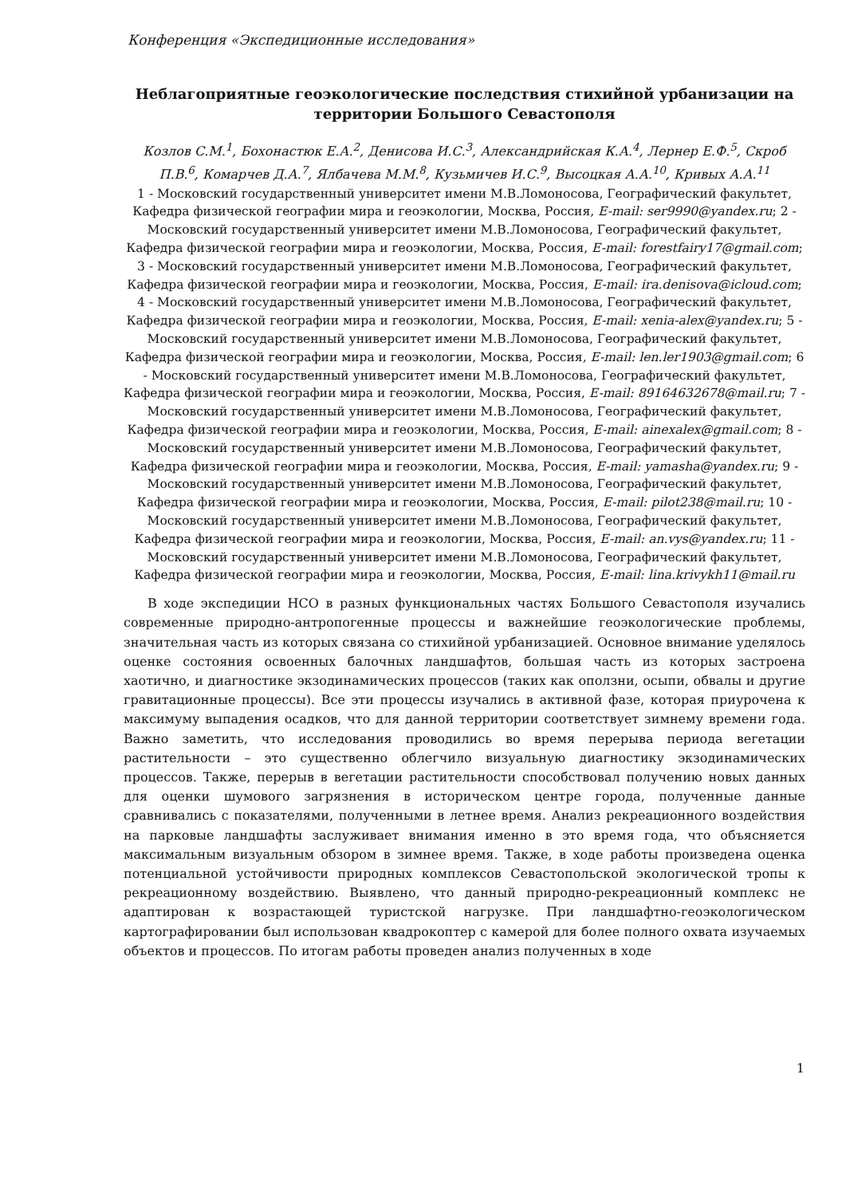Конференция «Экспедиционные исследования»
Неблагоприятные геоэкологические последствия стихийной урбанизации на территории Большого Севастополя
Козлов С.М.<sup>1</sup>, Бохонастюк Е.А.<sup>2</sup>, Денисова И.С.<sup>3</sup>, Александрийская К.А.<sup>4</sup>, Лернер Е.Ф.<sup>5</sup>, Скроб П.В.<sup>6</sup>, Комарчев Д.А.<sup>7</sup>, Ялбачева М.М.<sup>8</sup>, Кузьмичев И.С.<sup>9</sup>, Высоцкая А.А.<sup>10</sup>, Кривых А.А.<sup>11</sup>
1 - Московский государственный университет имени М.В.Ломоносова, Географический факультет, Кафедра физической географии мира и геоэкологии, Москва, Россия, E-mail: ser9990@yandex.ru; 2 - Московский государственный университет имени М.В.Ломоносова, Географический факультет, Кафедра физической географии мира и геоэкологии, Москва, Россия, E-mail: forestfairy17@gmail.com; 3 - Московский государственный университет имени М.В.Ломоносова, Географический факультет, Кафедра физической географии мира и геоэкологии, Москва, Россия, E-mail: ira.denisova@icloud.com; 4 - Московский государственный университет имени М.В.Ломоносова, Географический факультет, Кафедра физической географии мира и геоэкологии, Москва, Россия, E-mail: xenia-alex@yandex.ru; 5 - Московский государственный университет имени М.В.Ломоносова, Географический факультет, Кафедра физической географии мира и геоэкологии, Москва, Россия, E-mail: len.ler1903@gmail.com; 6 - Московский государственный университет имени М.В.Ломоносова, Географический факультет, Кафедра физической географии мира и геоэкологии, Москва, Россия, E-mail: 89164632678@mail.ru; 7 - Московский государственный университет имени М.В.Ломоносова, Географический факультет, Кафедра физической географии мира и геоэкологии, Москва, Россия, E-mail: ainexalex@gmail.com; 8 - Московский государственный университет имени М.В.Ломоносова, Географический факультет, Кафедра физической географии мира и геоэкологии, Москва, Россия, E-mail: yamasha@yandex.ru; 9 - Московский государственный университет имени М.В.Ломоносова, Географический факультет, Кафедра физической географии мира и геоэкологии, Москва, Россия, E-mail: pilot238@mail.ru; 10 - Московский государственный университет имени М.В.Ломоносова, Географический факультет, Кафедра физической географии мира и геоэкологии, Москва, Россия, E-mail: an.vys@yandex.ru; 11 - Московский государственный университет имени М.В.Ломоносова, Географический факультет, Кафедра физической географии мира и геоэкологии, Москва, Россия, E-mail: lina.krivykh11@mail.ru
В ходе экспедиции НСО в разных функциональных частях Большого Севастополя изучались современные природно-антропогенные процессы и важнейшие геоэкологические проблемы, значительная часть из которых связана со стихийной урбанизацией. Основное внимание уделялось оценке состояния освоенных балочных ландшафтов, большая часть из которых застроена хаотично, и диагностике экзодинамических процессов (таких как оползни, осыпи, обвалы и другие гравитационные процессы). Все эти процессы изучались в активной фазе, которая приурочена к максимуму выпадения осадков, что для данной территории соответствует зимнему времени года. Важно заметить, что исследования проводились во время перерыва периода вегетации растительности – это существенно облегчило визуальную диагностику экзодинамических процессов. Также, перерыв в вегетации растительности способствовал получению новых данных для оценки шумового загрязнения в историческом центре города, полученные данные сравнивались с показателями, полученными в летнее время. Анализ рекреационного воздействия на парковые ландшафты заслуживает внимания именно в это время года, что объясняется максимальным визуальным обзором в зимнее время. Также, в ходе работы произведена оценка потенциальной устойчивости природных комплексов Севастопольской экологической тропы к рекреационному воздействию. Выявлено, что данный природно-рекреационный комплекс не адаптирован к возрастающей туристской нагрузке. При ландшафтно-геоэкологическом картографировании был использован квадрокоптер с камерой для более полного охвата изучаемых объектов и процессов. По итогам работы проведен анализ полученных в ходе
1